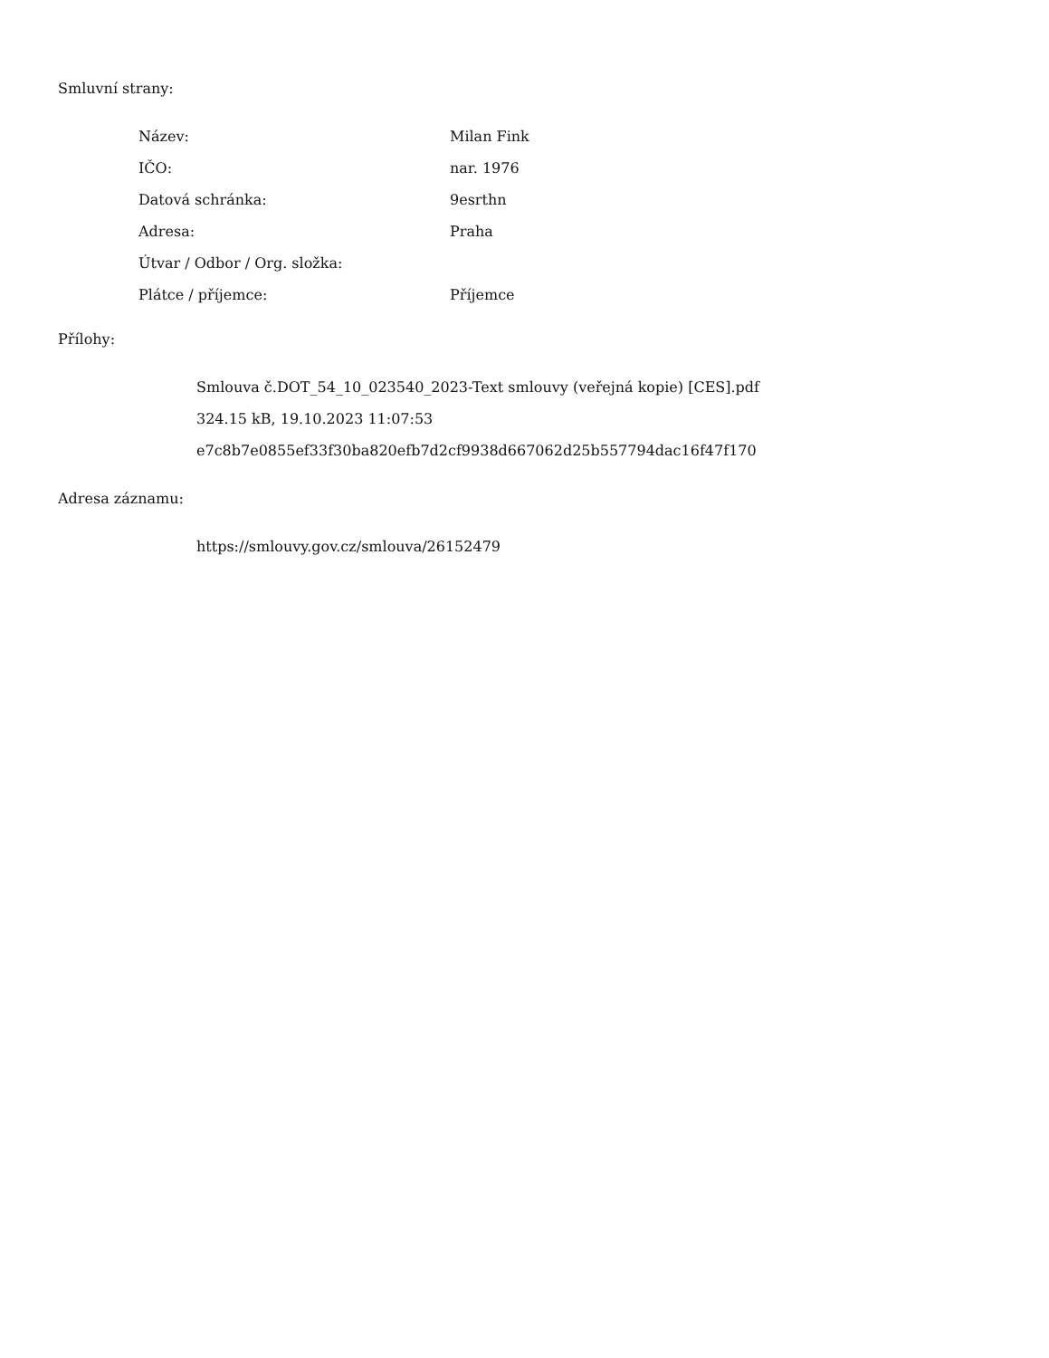Smluvní strany:
| Název: | Milan Fink |
| IČO: | nar. 1976 |
| Datová schránka: | 9esrthn |
| Adresa: | Praha |
| Útvar / Odbor / Org. složka: | |
| Plátce / příjemce: | Příjemce |
Přílohy:
Smlouva č.DOT_54_10_023540_2023-Text smlouvy (veřejná kopie) [CES].pdf
324.15 kB, 19.10.2023 11:07:53
e7c8b7e0855ef33f30ba820efb7d2cf9938d667062d25b557794dac16f47f170
Adresa záznamu:
https://smlouvy.gov.cz/smlouva/26152479